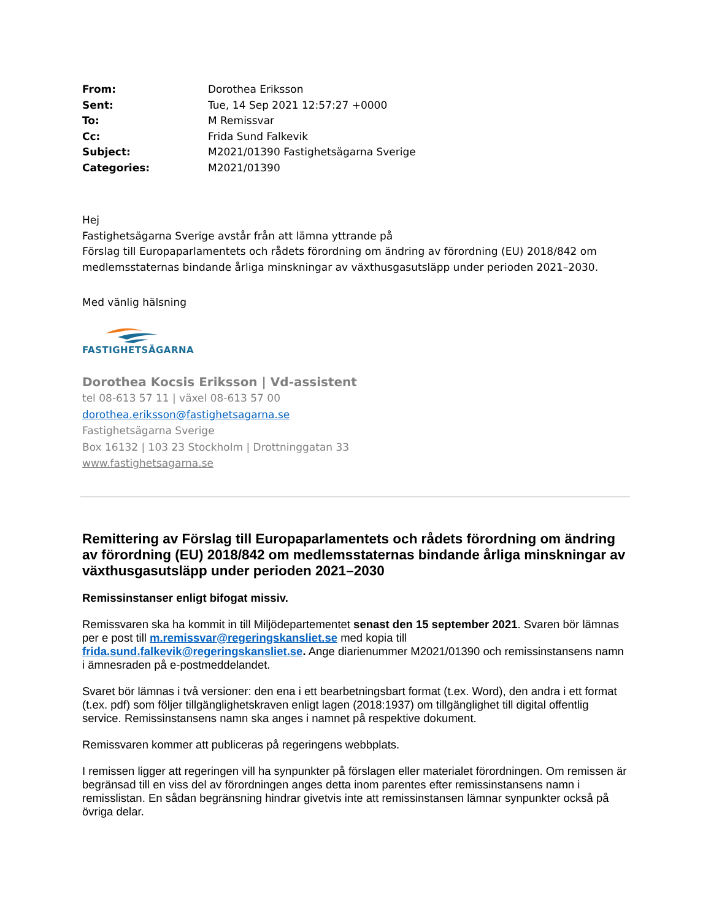| From: | Dorothea Eriksson |
| Sent: | Tue, 14 Sep 2021 12:57:27 +0000 |
| To: | M Remissvar |
| Cc: | Frida Sund Falkevik |
| Subject: | M2021/01390 Fastighetsägarna Sverige |
| Categories: | M2021/01390 |
Hej
Fastighetsägarna Sverige avstår från att lämna yttrande på
Förslag till Europaparlamentets och rådets förordning om ändring av förordning (EU) 2018/842 om medlemsstaternas bindande årliga minskningar av växthusgasutsläpp under perioden 2021–2030.
Med vänlig hälsning
FASTIGHETSÄGARNA
Dorothea Kocsis Eriksson | Vd-assistent
tel 08-613 57 11 | växel 08-613 57 00
dorothea.eriksson@fastighetsagarna.se
Fastighetsägarna Sverige
Box 16132 | 103 23 Stockholm | Drottninggatan 33
www.fastighetsagarna.se
Remittering av Förslag till Europaparlamentets och rådets förordning om ändring av förordning (EU) 2018/842 om medlemsstaternas bindande årliga minskningar av växthusgasutsläpp under perioden 2021–2030
Remissinstanser enligt bifogat missiv.
Remissvaren ska ha kommit in till Miljödepartementet senast den 15 september 2021. Svaren bör lämnas per e post till m.remissvar@regeringskansliet.se med kopia till frida.sund.falkevik@regeringskansliet.se. Ange diarienummer M2021/01390 och remissinstansens namn i ämnesraden på e-postmeddelandet.
Svaret bör lämnas i två versioner: den ena i ett bearbetningsbart format (t.ex. Word), den andra i ett format (t.ex. pdf) som följer tillgänglighetskraven enligt lagen (2018:1937) om tillgänglighet till digital offentlig service. Remissinstansens namn ska anges i namnet på respektive dokument.
Remissvaren kommer att publiceras på regeringens webbplats.
I remissen ligger att regeringen vill ha synpunkter på förslagen eller materialet förordningen. Om remissen är begränsad till en viss del av förordningen anges detta inom parentes efter remissinstansens namn i remisslistan. En sådan begränsning hindrar givetvis inte att remissinstansen lämnar synpunkter också på övriga delar.